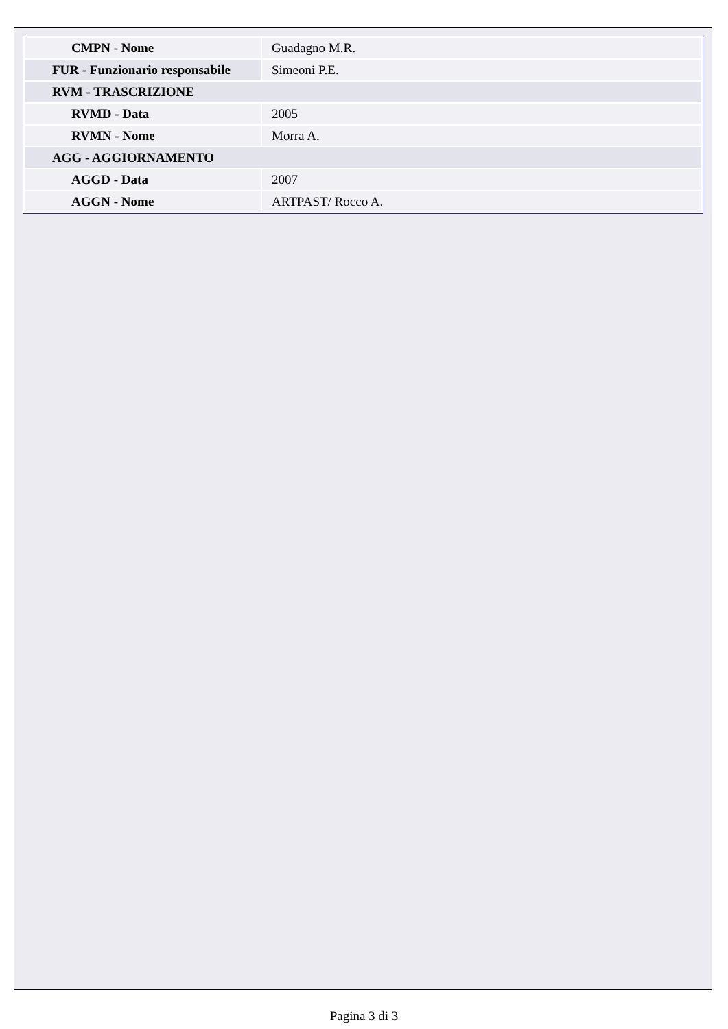| CMPN - Nome | Guadagno M.R. |
| FUR - Funzionario responsabile | Simeoni P.E. |
| RVM - TRASCRIZIONE | |
| RVMD - Data | 2005 |
| RVMN - Nome | Morra A. |
| AGG - AGGIORNAMENTO | |
| AGGD - Data | 2007 |
| AGGN - Nome | ARTPAST/ Rocco A. |
Pagina 3 di 3